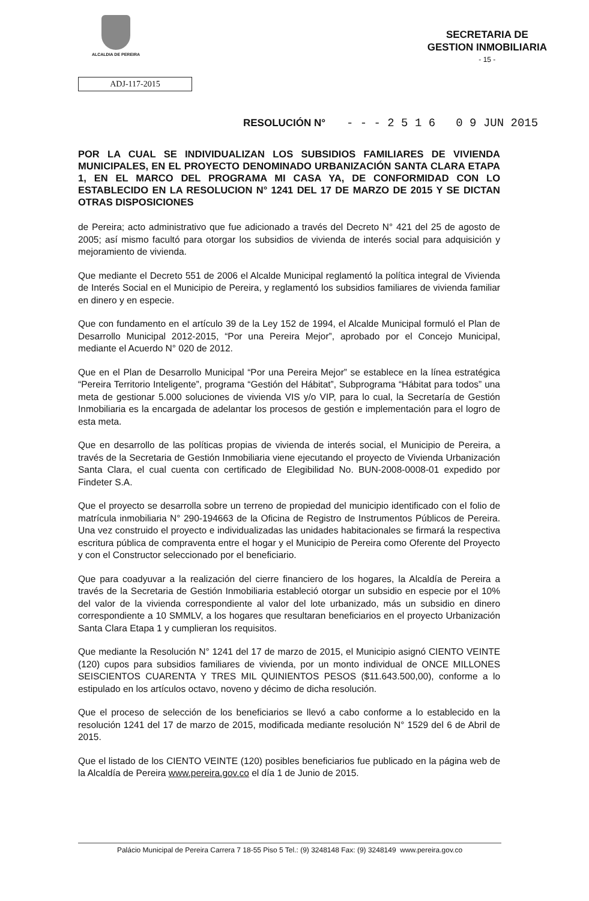ALCALDIA DE PEREIRA
SECRETARIA DE
GESTION INMOBILIARIA
- 15 -
ADJ-117-2015
RESOLUCIÓN N° - - - 2 5 1 6 0 9 JUN 2015
POR LA CUAL SE INDIVIDUALIZAN LOS SUBSIDIOS FAMILIARES DE VIVIENDA MUNICIPALES, EN EL PROYECTO DENOMINADO URBANIZACIÓN SANTA CLARA ETAPA 1, EN EL MARCO DEL PROGRAMA MI CASA YA, DE CONFORMIDAD CON LO ESTABLECIDO EN LA RESOLUCION N° 1241 DEL 17 DE MARZO DE 2015 Y SE DICTAN OTRAS DISPOSICIONES
de Pereira; acto administrativo que fue adicionado a través del Decreto N° 421 del 25 de agosto de 2005; así mismo facultó para otorgar los subsidios de vivienda de interés social para adquisición y mejoramiento de vivienda.
Que mediante el Decreto 551 de 2006 el Alcalde Municipal reglamentó la política integral de Vivienda de Interés Social en el Municipio de Pereira, y reglamentó los subsidios familiares de vivienda familiar en dinero y en especie.
Que con fundamento en el artículo 39 de la Ley 152 de 1994, el Alcalde Municipal formuló el Plan de Desarrollo Municipal 2012-2015, “Por una Pereira Mejor”, aprobado por el Concejo Municipal, mediante el Acuerdo N° 020 de 2012.
Que en el Plan de Desarrollo Municipal “Por una Pereira Mejor” se establece en la línea estratégica “Pereira Territorio Inteligente”, programa “Gestión del Hábitat”, Subprograma “Hábitat para todos” una meta de gestionar 5.000 soluciones de vivienda VIS y/o VIP, para lo cual, la Secretaría de Gestión Inmobiliaria es la encargada de adelantar los procesos de gestión e implementación para el logro de esta meta.
Que en desarrollo de las políticas propias de vivienda de interés social, el Municipio de Pereira, a través de la Secretaria de Gestión Inmobiliaria viene ejecutando el proyecto de Vivienda Urbanización Santa Clara, el cual cuenta con certificado de Elegibilidad No. BUN-2008-0008-01 expedido por Findeter S.A.
Que el proyecto se desarrolla sobre un terreno de propiedad del municipio identificado con el folio de matrícula inmobiliaria N° 290-194663 de la Oficina de Registro de Instrumentos Públicos de Pereira. Una vez construido el proyecto e individualizadas las unidades habitacionales se firmará la respectiva escritura pública de compraventa entre el hogar y el Municipio de Pereira como Oferente del Proyecto y con el Constructor seleccionado por el beneficiario.
Que para coadyuvar a la realización del cierre financiero de los hogares, la Alcaldía de Pereira a través de la Secretaria de Gestión Inmobiliaria estableció otorgar un subsidio en especie por el 10% del valor de la vivienda correspondiente al valor del lote urbanizado, más un subsidio en dinero correspondiente a 10 SMMLV, a los hogares que resultaran beneficiarios en el proyecto Urbanización Santa Clara Etapa 1 y cumplieran los requisitos.
Que mediante la Resolución N° 1241 del 17 de marzo de 2015, el Municipio asignó CIENTO VEINTE (120) cupos para subsidios familiares de vivienda, por un monto individual de ONCE MILLONES SEISCIENTOS CUARENTA Y TRES MIL QUINIENTOS PESOS ($11.643.500,00), conforme a lo estipulado en los artículos octavo, noveno y décimo de dicha resolución.
Que el proceso de selección de los beneficiarios se llevó a cabo conforme a lo establecido en la resolución 1241 del 17 de marzo de 2015, modificada mediante resolución N° 1529 del 6 de Abril de 2015.
Que el listado de los CIENTO VEINTE (120) posibles beneficiarios fue publicado en la página web de la Alcaldía de Pereira www.pereira.gov.co el día 1 de Junio de 2015.
Palácio Municipal de Pereira Carrera 7 18-55 Piso 5 Tel.: (9) 3248148 Fax: (9) 3248149 www.pereira.gov.co